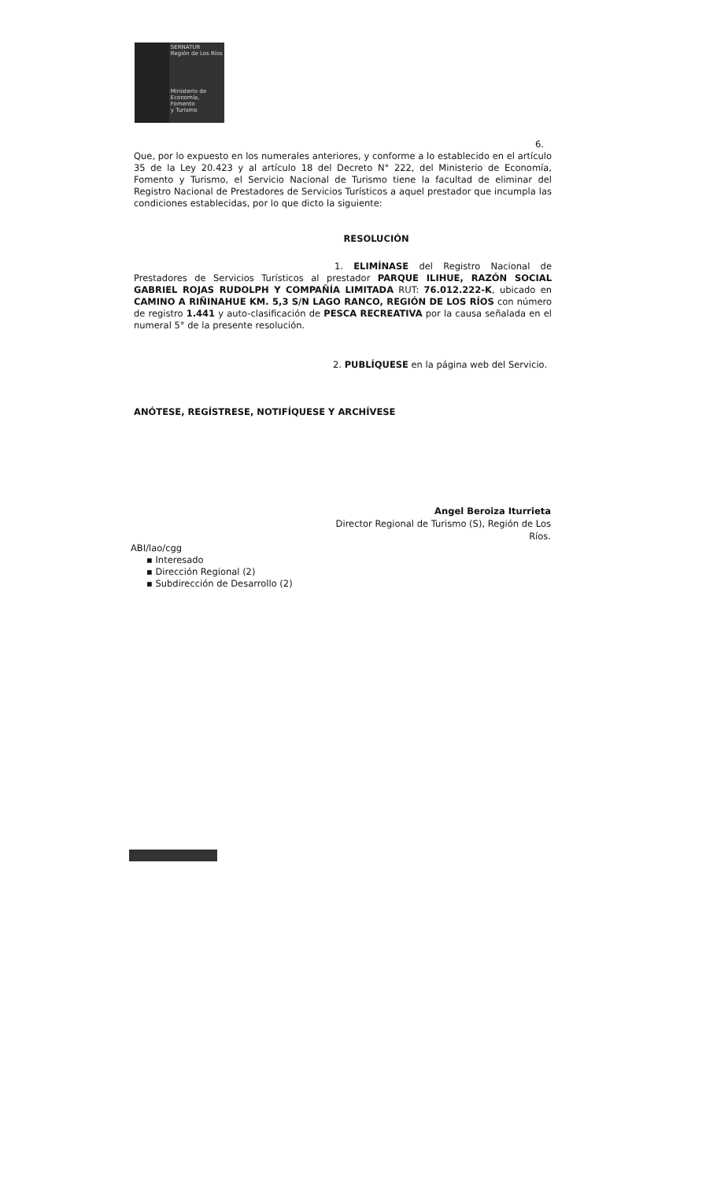SERNATUR
Región de Los Ríos
Ministerio de
Economía, Fomento
y Turismo
6. Que, por lo expuesto en los numerales anteriores, y conforme a lo establecido en el artículo 35 de la Ley 20.423 y al artículo 18 del Decreto N° 222, del Ministerio de Economía, Fomento y Turismo, el Servicio Nacional de Turismo tiene la facultad de eliminar del Registro Nacional de Prestadores de Servicios Turísticos a aquel prestador que incumpla las condiciones establecidas, por lo que dicto la siguiente:
RESOLUCIÓN
1. ELIMÍNASE del Registro Nacional de Prestadores de Servicios Turísticos al prestador PARQUE ILIHUE, RAZÓN SOCIAL GABRIEL ROJAS RUDOLPH Y COMPAÑÍA LIMITADA RUT: 76.012.222-K, ubicado en CAMINO A RIÑINAHUE KM. 5,3 S/N LAGO RANCO, REGIÓN DE LOS RÍOS con número de registro 1.441 y auto-clasificación de PESCA RECREATIVA por la causa señalada en el numeral 5° de la presente resolución.
2. PUBLÍQUESE en la página web del Servicio.
ANÓTESE, REGÍSTRESE, NOTIFÍQUESE Y ARCHÍVESE
Angel Beroiza Iturrieta
Director Regional de Turismo (S), Región de Los Ríos.
ABI/lao/cgg
▪ Interesado
▪ Dirección Regional (2)
▪ Subdirección de Desarrollo (2)